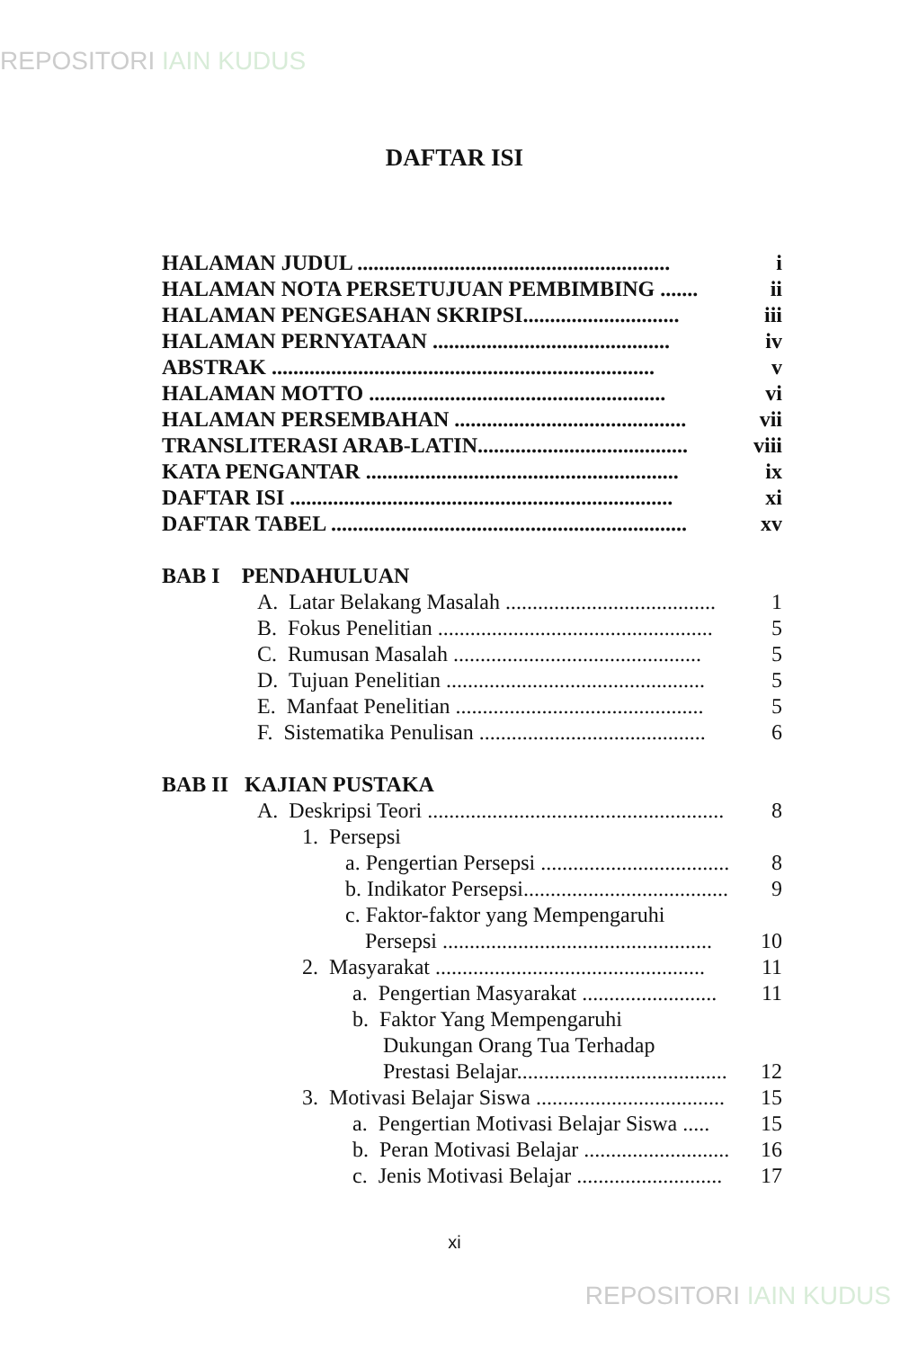REPOSITORI IAIN KUDUS
DAFTAR ISI
HALAMAN JUDUL .......................................................... i
HALAMAN NOTA PERSETUJUAN PEMBIMBING ....... ii
HALAMAN PENGESAHAN SKRIPSI............................. iii
HALAMAN PERNYATAAN ............................................ iv
ABSTRAK ....................................................................... v
HALAMAN MOTTO ....................................................... vi
HALAMAN PERSEMBAHAN ........................................... vii
TRANSLITERASI ARAB-LATIN....................................... viii
KATA PENGANTAR .......................................................... ix
DAFTAR ISI ....................................................................... xi
DAFTAR TABEL .................................................................. xv
BAB I PENDAHULUAN
A. Latar Belakang Masalah ....................................... 1
B. Fokus Penelitian ................................................... 5
C. Rumusan Masalah .............................................. 5
D. Tujuan Penelitian ................................................ 5
E. Manfaat Penelitian .............................................. 5
F. Sistematika Penulisan .......................................... 6
BAB II KAJIAN PUSTAKA
A. Deskripsi Teori ....................................................... 8
1. Persepsi
a. Pengertian Persepsi ..................................... 8
b. Indikator Persepsi......................................... 9
c. Faktor-faktor yang Mempengaruhi
Persepsi .................................................. 10
2. Masyarakat .................................................. 11
a. Pengertian Masyarakat ......................... 11
b. Faktor Yang Mempengaruhi
Dukungan Orang Tua Terhadap
Prestasi Belajar....................................... 12
3. Motivasi Belajar Siswa ................................... 15
a. Pengertian Motivasi Belajar Siswa ..... 15
b. Peran Motivasi Belajar ........................... 16
c. Jenis Motivasi Belajar ........................... 17
xi
REPOSITORI IAIN KUDUS